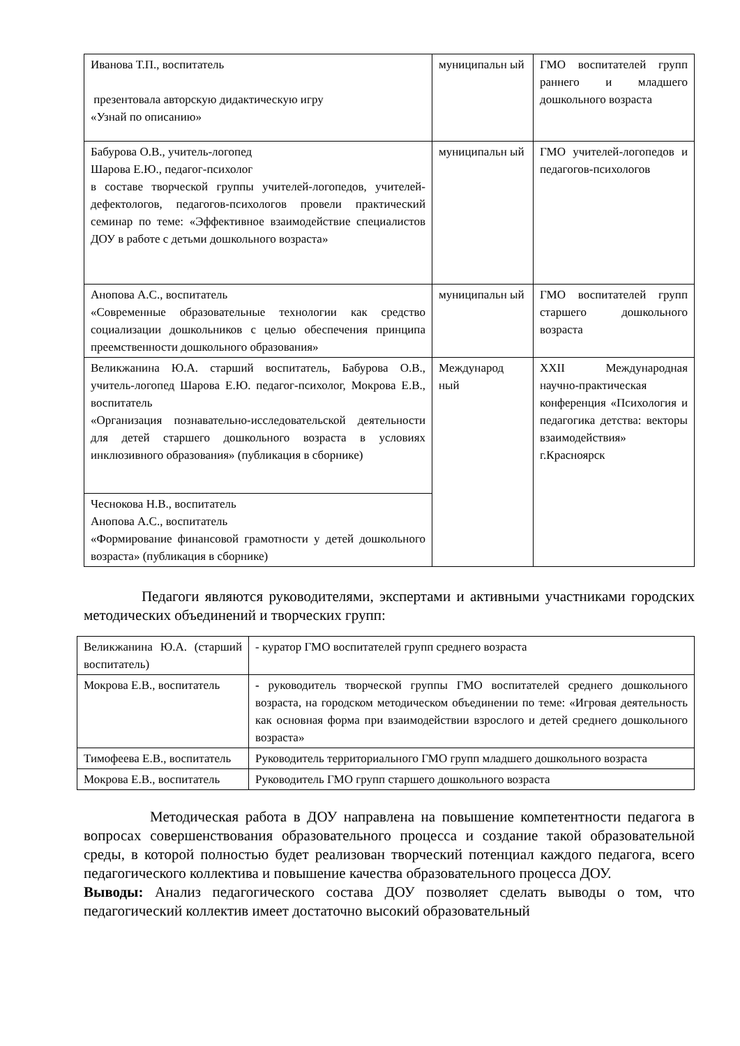| Иванова Т.П., воспитатель презентовала авторскую дидактическую игру «Узнай по описанию» | муниципальн ый | ГМО воспитателей групп раннего и младшего дошкольного возраста |
| Бабурова О.В., учитель-логопед Шарова Е.Ю., педагог-психолог в составе творческой группы учителей-логопедов, учителей-дефектологов, педагогов-психологов провели практический семинар по теме: «Эффективное взаимодействие специалистов ДОУ в работе с детьми дошкольного возраста» | муниципальн ый | ГМО учителей-логопедов и педагогов-психологов |
| Анопова А.С., воспитатель «Современные образовательные технологии как средство социализации дошкольников с целью обеспечения принципа преемственности дошкольного образования» | муниципальн ый | ГМО воспитателей групп старшего дошкольного возраста |
| Великжанина Ю.А. старший воспитатель, Бабурова О.В., учитель-логопед Шарова Е.Ю. педагог-психолог, Мокрова Е.В., воспитатель «Организация познавательно-исследовательской деятельности для детей старшего дошкольного возраста в условиях инклюзивного образования» (публикация в сборнике) | Международ ный | XXII Международная научно-практическая конференция «Психология и педагогика детства: векторы взаимодействия» г.Красноярск |
| Чеснокова Н.В., воспитатель Анопова А.С., воспитатель «Формирование финансовой грамотности у детей дошкольного возраста» (публикация в сборнике) | | |
Педагоги являются руководителями, экспертами и активными участниками городских методических объединений и творческих групп:
| Великжанина Ю.А. (старший воспитатель) | - куратор ГМО воспитателей групп среднего возраста |
| Мокрова Е.В., воспитатель | - руководитель творческой группы ГМО воспитателей среднего дошкольного возраста, на городском методическом объединении по теме: «Игровая деятельность как основная форма при взаимодействии взрослого и детей среднего дошкольного возраста» |
| Тимофеева Е.В., воспитатель | Руководитель территориального ГМО групп младшего дошкольного возраста |
| Мокрова Е.В., воспитатель | Руководитель ГМО групп старшего дошкольного возраста |
Методическая работа в ДОУ направлена на повышение компетентности педагога в вопросах совершенствования образовательного процесса и создание такой образовательной среды, в которой полностью будет реализован творческий потенциал каждого педагога, всего педагогического коллектива и повышение качества образовательного процесса ДОУ.
Выводы: Анализ педагогического состава ДОУ позволяет сделать выводы о том, что педагогический коллектив имеет достаточно высокий образовательный